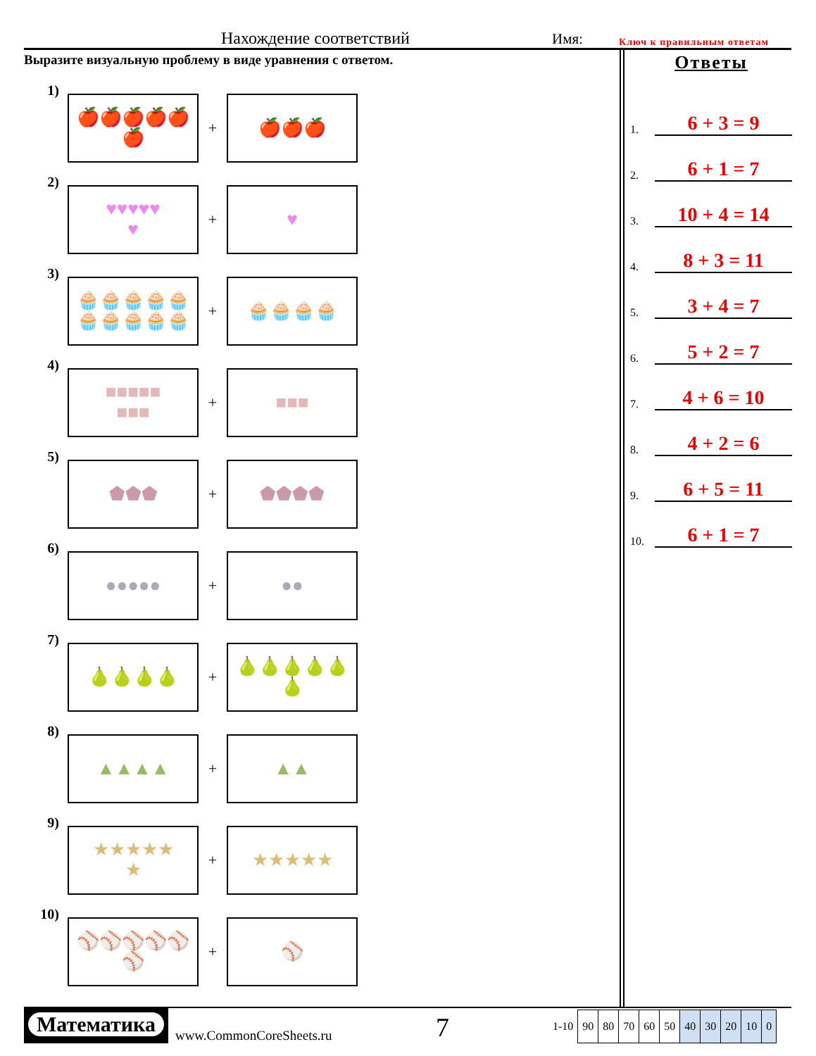Нахождение соответствий Имя: Ключ к правильным ответам
Выразите визуальную проблему в виде уравнения с ответом.
1)
🍎🍎🍎🍎🍎
🍎
+
🍎🍎🍎
2)
♥♥♥♥♥
♥
+
♥
3)
🧁🧁🧁🧁🧁
🧁🧁🧁🧁🧁
+
🧁🧁🧁🧁
4)
■■■■■
■■■
+
■■■
5)
⬟⬟⬟
+
⬟⬟⬟⬟
6)
●●●●●
+
●●
7)
🍐🍐🍐🍐
+
🍐🍐🍐🍐🍐
🍐
8)
▲▲▲▲
+
▲▲
9)
★★★★★
★
+
★★★★★
10)
⚾⚾⚾⚾⚾
⚾
+
⚾
Ответы
1. 6 + 3 = 9
2. 6 + 1 = 7
3. 10 + 4 = 14
4. 8 + 3 = 11
5. 3 + 4 = 7
6. 5 + 2 = 7
7. 4 + 6 = 10
8. 4 + 2 = 6
9. 6 + 5 = 11
10. 6 + 1 = 7
Математика
www.CommonCoreSheets.ru
7
| 1-10 | 90 | 80 | 70 | 60 | 50 | 40 | 30 | 20 | 10 | 0 |